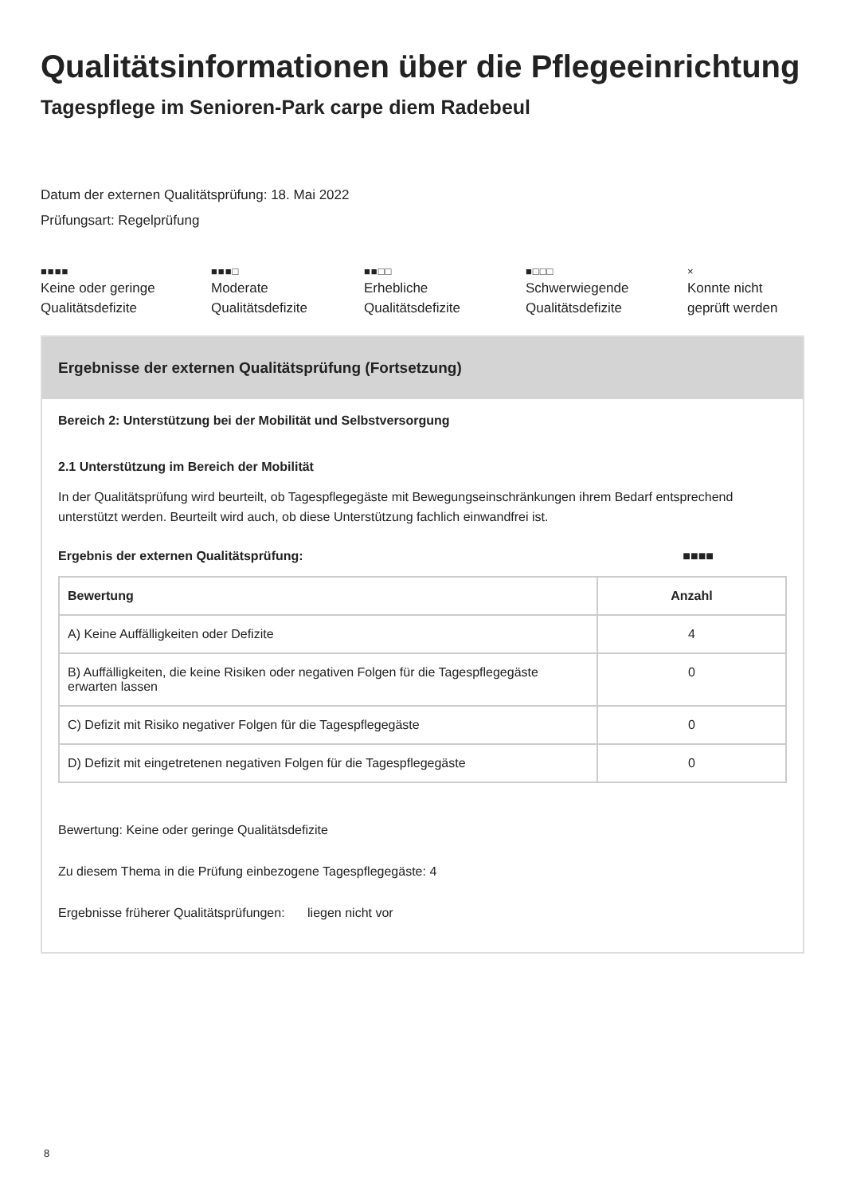Qualitätsinformationen über die Pflegeeinrichtung
Tagespflege im Senioren-Park carpe diem Radebeul
Datum der externen Qualitätsprüfung: 18. Mai 2022
Prüfungsart: Regelprüfung
■■■■
Keine oder geringe
Qualitätsdefizite
■■■□
Moderate
Qualitätsdefizite
■■□□
Erhebliche
Qualitätsdefizite
■□□□
Schwerwiegende
Qualitätsdefizite
×
Konnte nicht
geprüft werden
Ergebnisse der externen Qualitätsprüfung (Fortsetzung)
Bereich 2: Unterstützung bei der Mobilität und Selbstversorgung
2.1 Unterstützung im Bereich der Mobilität
In der Qualitätsprüfung wird beurteilt, ob Tagespflegegäste mit Bewegungseinschränkungen ihrem Bedarf entsprechend unterstützt werden. Beurteilt wird auch, ob diese Unterstützung fachlich einwandfrei ist.
Ergebnis der externen Qualitätsprüfung: ■■■■
| Bewertung | Anzahl |
| --- | --- |
| A) Keine Auffälligkeiten oder Defizite | 4 |
| B) Auffälligkeiten, die keine Risiken oder negativen Folgen für die Tagespflegegäste erwarten lassen | 0 |
| C) Defizit mit Risiko negativer Folgen für die Tagespflegegäste | 0 |
| D) Defizit mit eingetretenen negativen Folgen für die Tagespflegegäste | 0 |
Bewertung: Keine oder geringe Qualitätsdefizite
Zu diesem Thema in die Prüfung einbezogene Tagespflegegäste: 4
Ergebnisse früherer Qualitätsprüfungen: liegen nicht vor
8